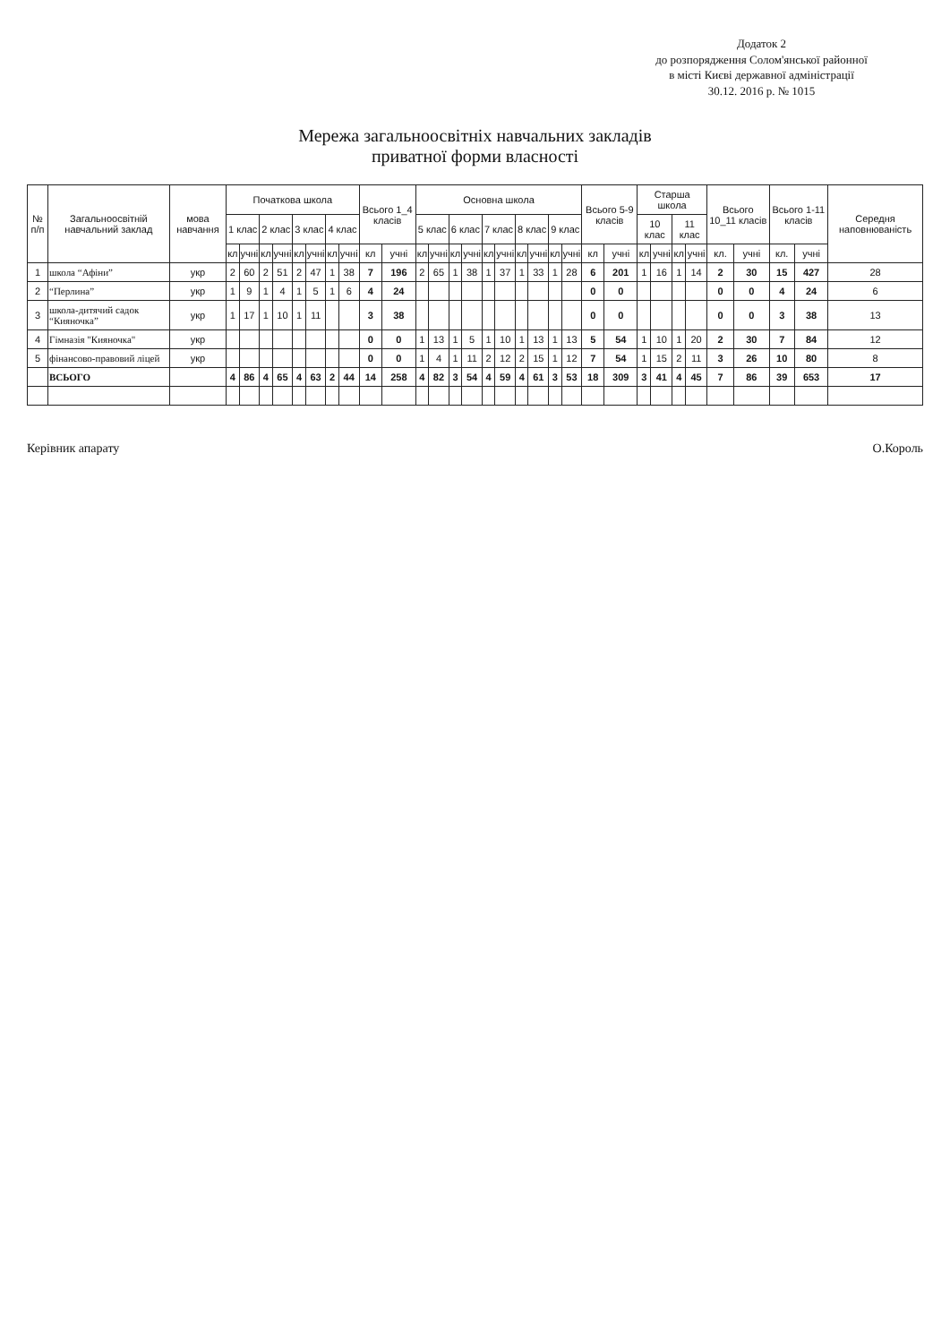Додаток 2
до розпорядження Солом'янської районної
в місті Києві державної адміністрації
30.12. 2016 р. № 1015
Мережа загальноосвітніх навчальних закладів
приватної форми власності
| № п/п | Загальноосвітній навчальний заклад | мова навчання | Початкова школа | | | | | | | | Всього 1_4 класів | | Основна школа | | | | | | | | | | Всього 5-9 класів | | Старша школа | | | | Всього 10_11 класів | | Всього 1-11 класів | | Середня наповнюваність |
| --- | --- | --- | --- | --- | --- | --- | --- | --- | --- | --- | --- | --- | --- | --- | --- | --- | --- | --- | --- | --- | --- | --- | --- | --- | --- | --- | --- | --- | --- | --- | --- | --- | --- |
| | | | 1 клас | | 2 клас | | 3 клас | | 4 клас | | | | 5 клас | | 6 клас | | 7 клас | | 8 клас | | 9 клас | | | | 10 клас | | 11 клас | | | | | | |
| | | | кл | учні | кл | учні | кл | учні | кл | учні | кл | учні | кл | учні | кл | учні | кл | учні | кл | учні | кл | учні | кл | учні | кл | учні | кл | учні | кл. | учні | кл. | учні | |
| 1 | школа “Афіни” | укр | 2 | 60 | 2 | 51 | 2 | 47 | 1 | 38 | 7 | 196 | 2 | 65 | 1 | 38 | 1 | 37 | 1 | 33 | 1 | 28 | 6 | 201 | 1 | 16 | 1 | 14 | 2 | 30 | 15 | 427 | 28 |
| 2 | “Перлина” | укр | 1 | 9 | 1 | 4 | 1 | 5 | 1 | 6 | 4 | 24 | | | | | | | | | | | 0 | 0 | | | | | 0 | 0 | 4 | 24 | 6 |
| 3 | школа-дитячий садок “Кияночка” | укр | 1 | 17 | 1 | 10 | 1 | 11 | | | 3 | 38 | | | | | | | | | | | 0 | 0 | | | | | 0 | 0 | 3 | 38 | 13 |
| 4 | Гімназія "Кияночка" | укр | | | | | | | | | 0 | 0 | 1 | 13 | 1 | 5 | 1 | 10 | 1 | 13 | 1 | 13 | 5 | 54 | 1 | 10 | 1 | 20 | 2 | 30 | 7 | 84 | 12 |
| 5 | фінансово-правовий ліцей | укр | | | | | | | | | 0 | 0 | 1 | 4 | 1 | 11 | 2 | 12 | 2 | 15 | 1 | 12 | 7 | 54 | 1 | 15 | 2 | 11 | 3 | 26 | 10 | 80 | 8 |
| | ВСЬОГО | | 4 | 86 | 4 | 65 | 4 | 63 | 2 | 44 | 14 | 258 | 4 | 82 | 3 | 54 | 4 | 59 | 4 | 61 | 3 | 53 | 18 | 309 | 3 | 41 | 4 | 45 | 7 | 86 | 39 | 653 | 17 |
Керівник апарату О.Король